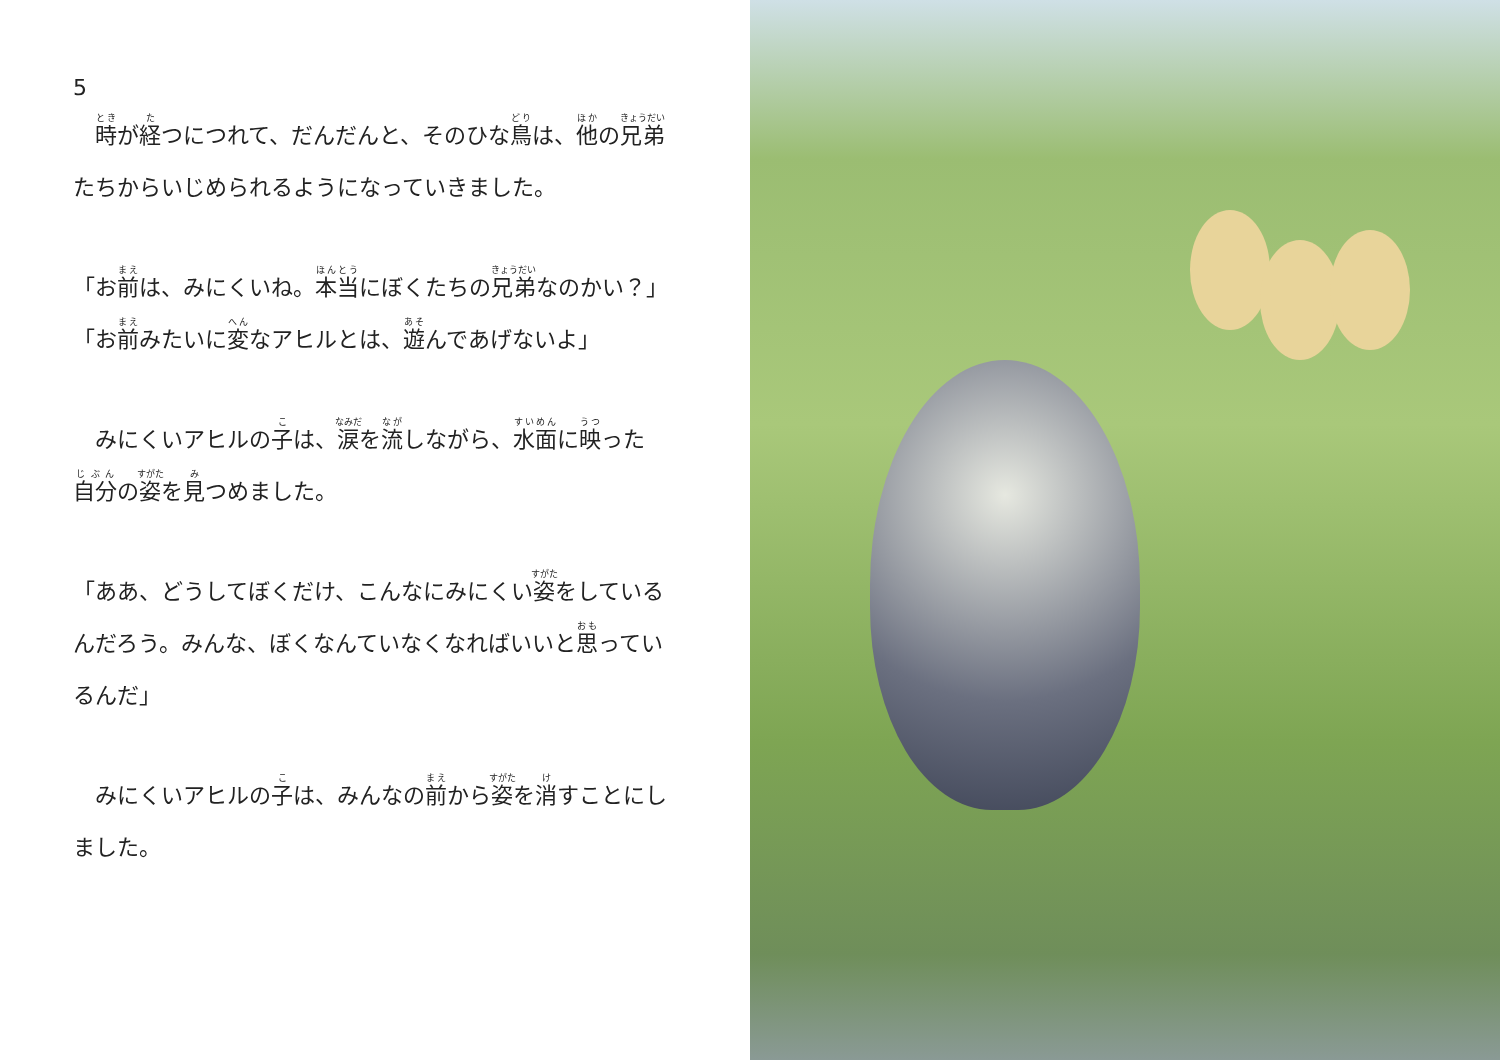5
　時が経つにつれて、だんだんと、そのひな鳥は、他の兄弟たちからいじめられるようになっていきました。
「お前は、みにくいね。本当にぼくたちの兄弟なのかい？」
「お前みたいに変なアヒルとは、遊んであげないよ」
　みにくいアヒルの子は、涙を流しながら、水面に映った自分の姿を見つめました。
「ああ、どうしてぼくだけ、こんなにみにくい姿をしているんだろう。みんな、ぼくなんていなくなればいいと思っているんだ」
　みにくいアヒルの子は、みんなの前から姿を消すことにしました。